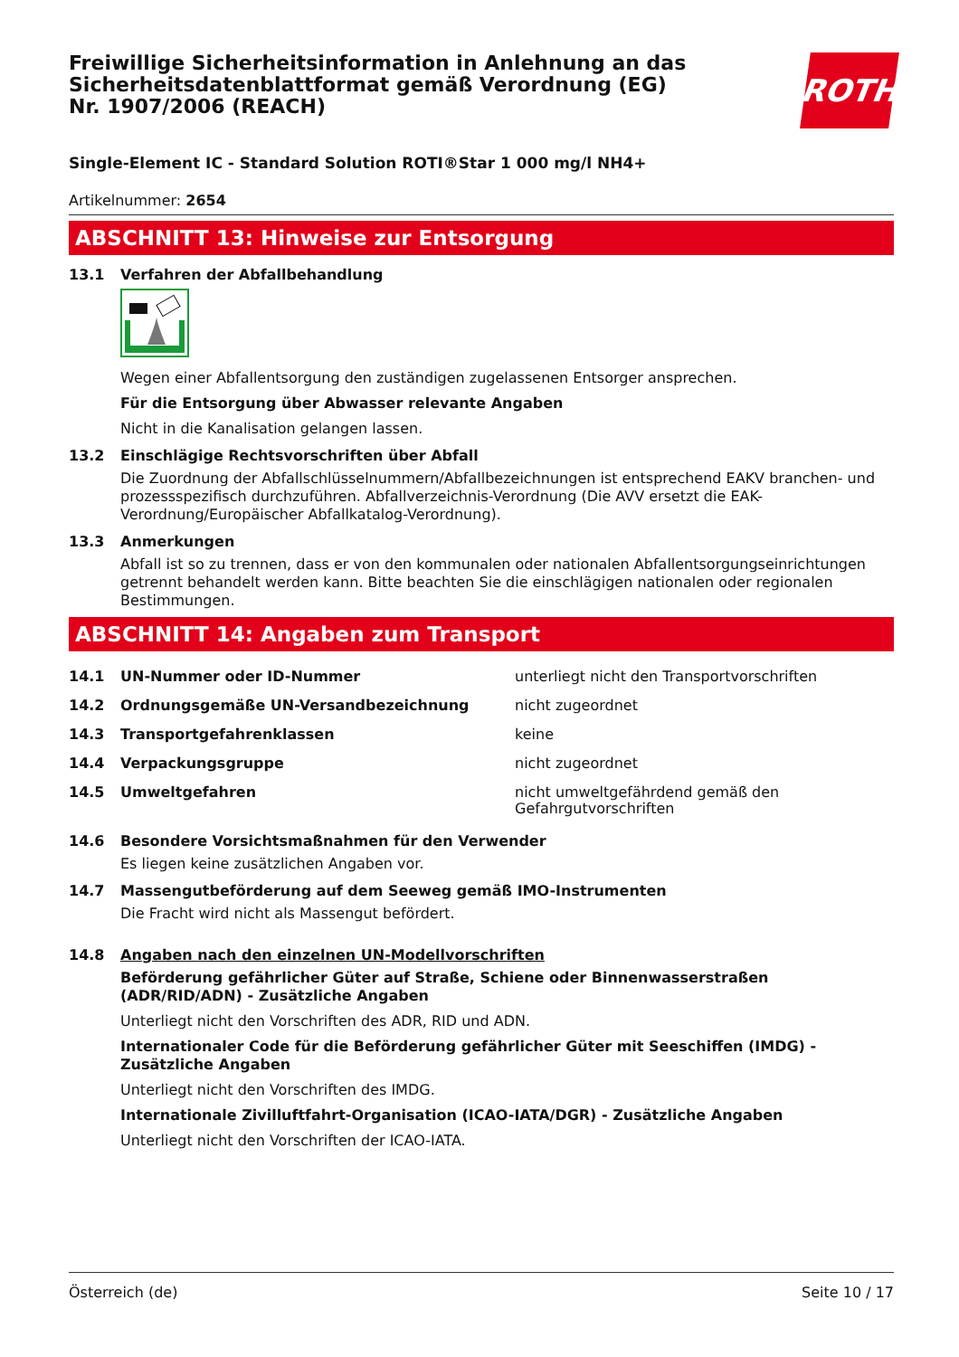Freiwillige Sicherheitsinformation in Anlehnung an das Sicherheitsdatenblattformat gemäß Verordnung (EG) Nr. 1907/2006 (REACH)
ROTH
Single-Element IC - Standard Solution ROTI®Star 1 000 mg/l NH4+
Artikelnummer: 2654
ABSCHNITT 13: Hinweise zur Entsorgung
13.1 Verfahren der Abfallbehandlung
Wegen einer Abfallentsorgung den zuständigen zugelassenen Entsorger ansprechen.
Für die Entsorgung über Abwasser relevante Angaben
Nicht in die Kanalisation gelangen lassen.
13.2 Einschlägige Rechtsvorschriften über Abfall
Die Zuordnung der Abfallschlüsselnummern/Abfallbezeichnungen ist entsprechend EAKV branchen- und prozessspezifisch durchzuführen. Abfallverzeichnis-Verordnung (Die AVV ersetzt die EAK-Verordnung/Europäischer Abfallkatalog-Verordnung).
13.3 Anmerkungen
Abfall ist so zu trennen, dass er von den kommunalen oder nationalen Abfallentsorgungseinrichtungen getrennt behandelt werden kann. Bitte beachten Sie die einschlägigen nationalen oder regionalen Bestimmungen.
ABSCHNITT 14: Angaben zum Transport
| 14.1 | UN-Nummer oder ID-Nummer | unterliegt nicht den Transportvorschriften |
| 14.2 | Ordnungsgemäße UN-Versandbezeichnung | nicht zugeordnet |
| 14.3 | Transportgefahrenklassen | keine |
| 14.4 | Verpackungsgruppe | nicht zugeordnet |
| 14.5 | Umweltgefahren | nicht umweltgefährdend gemäß den Gefahrgutvorschriften |
14.6 Besondere Vorsichtsmaßnahmen für den Verwender
Es liegen keine zusätzlichen Angaben vor.
14.7 Massengutbeförderung auf dem Seeweg gemäß IMO-Instrumenten
Die Fracht wird nicht als Massengut befördert.
14.8 Angaben nach den einzelnen UN-Modellvorschriften
Beförderung gefährlicher Güter auf Straße, Schiene oder Binnenwasserstraßen (ADR/RID/ADN) - Zusätzliche Angaben
Unterliegt nicht den Vorschriften des ADR, RID und ADN.
Internationaler Code für die Beförderung gefährlicher Güter mit Seeschiffen (IMDG) - Zusätzliche Angaben
Unterliegt nicht den Vorschriften des IMDG.
Internationale Zivilluftfahrt-Organisation (ICAO-IATA/DGR) - Zusätzliche Angaben
Unterliegt nicht den Vorschriften der ICAO-IATA.
Österreich (de) Seite 10 / 17